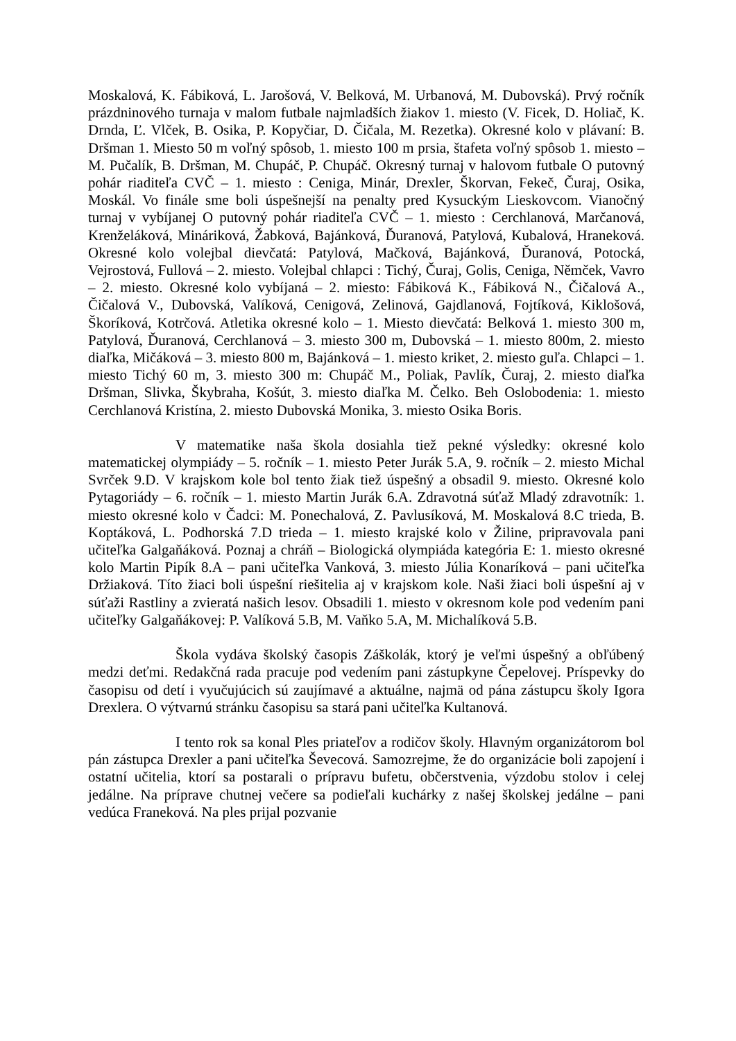Moskalová, K. Fábiková, L. Jarošová, V. Belková, M. Urbanová, M. Dubovská). Prvý ročník prázdninového turnaja v malom futbale najmladších žiakov 1. miesto (V. Ficek, D. Holiač, K. Drnda, Ľ. Vlček, B. Osika, P. Kopyčiar, D. Čičala, M. Rezetka). Okresné kolo v plávaní: B. Dršman 1. Miesto 50 m voľný spôsob, 1. miesto 100 m prsia, štafeta voľný spôsob 1. miesto – M. Pučalík, B. Dršman, M. Chupáč, P. Chupáč. Okresný turnaj v halovom futbale O putovný pohár riaditeľa CVČ – 1. miesto : Ceniga, Minár, Drexler, Škorvan, Fekeč, Čuraj, Osika, Moskál. Vo finále sme boli úspešnejší na penalty pred Kysuckým Lieskovcom. Vianočný turnaj v vybíjanej O putovný pohár riaditeľa CVČ – 1. miesto : Cerchlanová, Marčanová, Krenželáková, Mináriková, Žabková, Bajánková, Ďuranová, Patylová, Kubalová, Hraneková. Okresné kolo volejbal dievčatá: Patylová, Mačková, Bajánková, Ďuranová, Potocká, Vejrostová, Fullová – 2. miesto. Volejbal chlapci : Tichý, Čuraj, Golis, Ceniga, Němček, Vavro – 2. miesto. Okresné kolo vybíjaná – 2. miesto: Fábiková K., Fábiková N., Čičalová A., Čičalová V., Dubovská, Valíková, Cenigová, Zelinová, Gajdlanová, Fojtíková, Kiklošová, Škoríková, Kotrčová. Atletika okresné kolo – 1. Miesto dievčatá: Belková 1. miesto 300 m, Patylová, Ďuranová, Cerchlanová – 3. miesto 300 m, Dubovská – 1. miesto 800m, 2. miesto diaľka, Mičáková – 3. miesto 800 m, Bajánková – 1. miesto kriket, 2. miesto guľa. Chlapci – 1. miesto Tichý 60 m, 3. miesto 300 m: Chupáč M., Poliak, Pavlík, Čuraj, 2. miesto diaľka Dršman, Slivka, Škybraha, Košút, 3. miesto diaľka M. Čelko. Beh Oslobodenia: 1. miesto Cerchlanová Kristína, 2. miesto Dubovská Monika, 3. miesto Osika Boris.
V matematike naša škola dosiahla tiež pekné výsledky: okresné kolo matematickej olympiády – 5. ročník – 1. miesto Peter Jurák 5.A, 9. ročník – 2. miesto Michal Svrček 9.D. V krajskom kole bol tento žiak tiež úspešný a obsadil 9. miesto. Okresné kolo Pytagoriády – 6. ročník – 1. miesto Martin Jurák 6.A. Zdravotná súťaž Mladý zdravotník: 1. miesto okresné kolo v Čadci: M. Ponechalová, Z. Pavlusíková, M. Moskalová 8.C trieda, B. Koptáková, L. Podhorská 7.D trieda – 1. miesto krajské kolo v Žiline, pripravovala pani učiteľka Galgaňáková. Poznaj a chráň – Biologická olympiáda kategória E: 1. miesto okresné kolo Martin Pipík 8.A – pani učiteľka Vanková, 3. miesto Júlia Konaríková – pani učiteľka Držiaková. Títo žiaci boli úspešní riešitelia aj v krajskom kole. Naši žiaci boli úspešní aj v súťaži Rastliny a zvieratá našich lesov. Obsadili 1. miesto v okresnom kole pod vedením pani učiteľky Galgaňákovej: P. Valíková 5.B, M. Vaňko 5.A, M. Michalíková 5.B.
Škola vydáva školský časopis Záškolák, ktorý je veľmi úspešný a obľúbený medzi deťmi. Redakčná rada pracuje pod vedením pani zástupkyne Čepelovej. Príspevky do časopisu od detí i vyučujúcich sú zaujímavé a aktuálne, najmä od pána zástupcu školy Igora Drexlera. O výtvarnú stránku časopisu sa stará pani učiteľka Kultanová.
I tento rok sa konal Ples priateľov a rodičov školy. Hlavným organizátorom bol pán zástupca Drexler a pani učiteľka Ševecová. Samozrejme, že do organizácie boli zapojení i ostatní učitelia, ktorí sa postarali o prípravu bufetu, občerstvenia, výzdobu stolov i celej jedálne. Na príprave chutnej večere sa podieľali kuchárky z našej školskej jedálne – pani vedúca Franeková. Na ples prijal pozvanie